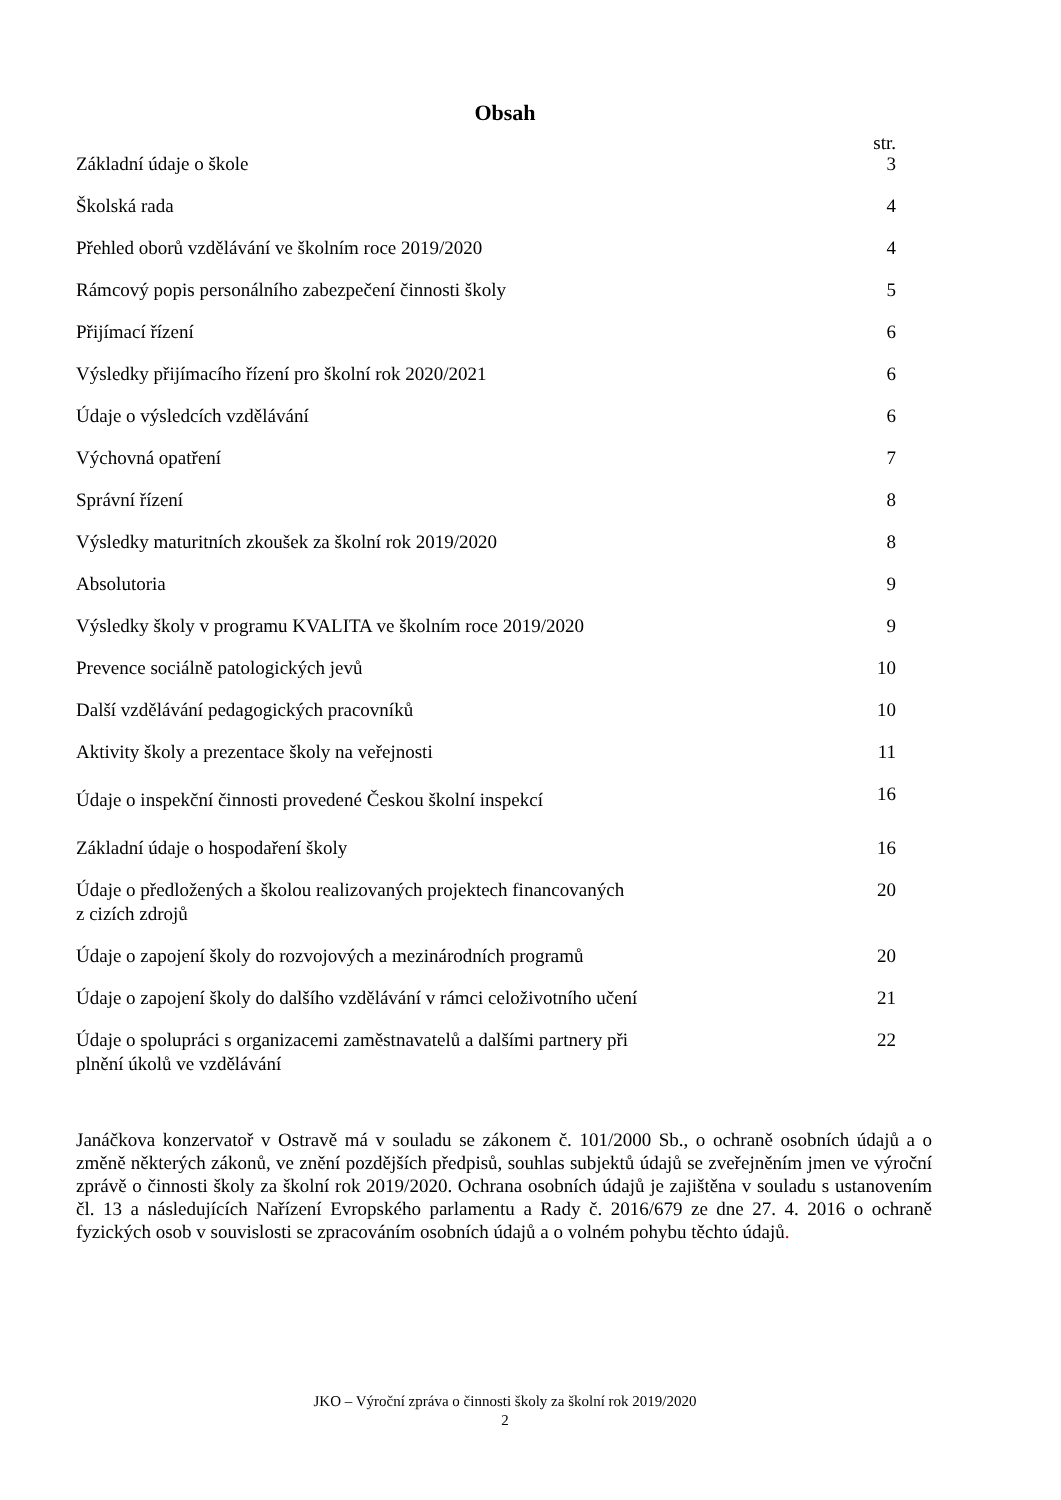Obsah
| | str. |
| --- | --- |
| Základní údaje o škole | 3 |
| Školská rada | 4 |
| Přehled oborů vzdělávání ve školním roce 2019/2020 | 4 |
| Rámcový popis personálního zabezpečení činnosti školy | 5 |
| Přijímací řízení | 6 |
| Výsledky přijímacího řízení pro školní rok 2020/2021 | 6 |
| Údaje o výsledcích vzdělávání | 6 |
| Výchovná opatření | 7 |
| Správní řízení | 8 |
| Výsledky maturitních zkoušek za školní rok 2019/2020 | 8 |
| Absolutoria | 9 |
| Výsledky školy v programu KVALITA ve školním roce 2019/2020 | 9 |
| Prevence sociálně patologických jevů | 10 |
| Další vzdělávání pedagogických pracovníků | 10 |
| Aktivity školy a prezentace školy na veřejnosti | 11 |
| Údaje o inspekční činnosti provedené Českou školní inspekcí | 16 |
| Základní údaje o hospodaření školy | 16 |
| Údaje o předložených a školou realizovaných projektech financovaných z cizích zdrojů | 20 |
| Údaje o zapojení školy do rozvojových a mezinárodních programů | 20 |
| Údaje o zapojení školy do dalšího vzdělávání v rámci celoživotního učení | 21 |
| Údaje o spolupráci s organizacemi zaměstnavatelů a dalšími partnery při plnění úkolů ve vzdělávání | 22 |
Janáčkova konzervatoř v Ostravě má v souladu se zákonem č. 101/2000 Sb., o ochraně osobních údajů a o změně některých zákonů, ve znění pozdějších předpisů, souhlas subjektů údajů se zveřejněním jmen ve výroční zprávě o činnosti školy za školní rok 2019/2020. Ochrana osobních údajů je zajištěna v souladu s ustanovením čl. 13 a následujících Nařízení Evropského parlamentu a Rady č. 2016/679 ze dne 27. 4. 2016 o ochraně fyzických osob v souvislosti se zpracováním osobních údajů a o volném pohybu těchto údajů.
JKO – Výroční zpráva o činnosti školy za školní rok 2019/2020
2